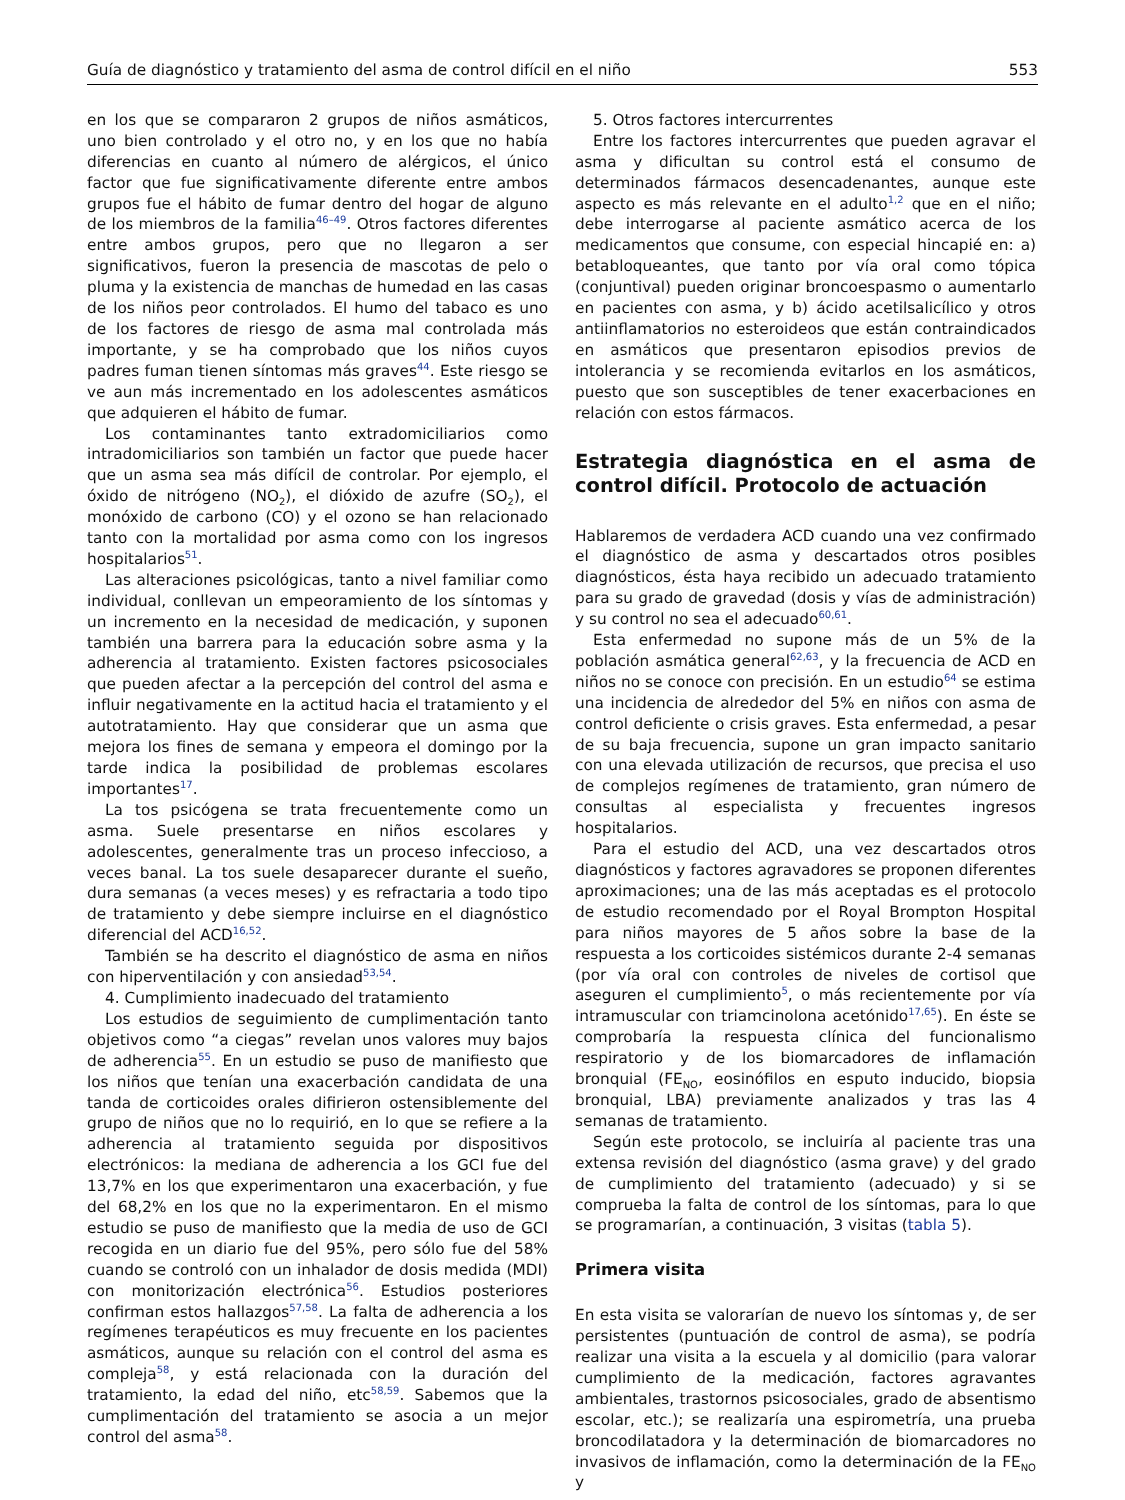Guía de diagnóstico y tratamiento del asma de control difícil en el niño 553
en los que se compararon 2 grupos de niños asmáticos, uno bien controlado y el otro no, y en los que no había diferencias en cuanto al número de alérgicos, el único factor que fue significativamente diferente entre ambos grupos fue el hábito de fumar dentro del hogar de alguno de los miembros de la familia<sup>46–49</sup>. Otros factores diferentes entre ambos grupos, pero que no llegaron a ser significativos, fueron la presencia de mascotas de pelo o pluma y la existencia de manchas de humedad en las casas de los niños peor controlados. El humo del tabaco es uno de los factores de riesgo de asma mal controlada más importante, y se ha comprobado que los niños cuyos padres fuman tienen síntomas más graves<sup>44</sup>. Este riesgo se ve aun más incrementado en los adolescentes asmáticos que adquieren el hábito de fumar.
Los contaminantes tanto extradomiciliarios como intradomiciliarios son también un factor que puede hacer que un asma sea más difícil de controlar. Por ejemplo, el óxido de nitrógeno (NO<sub>2</sub>), el dióxido de azufre (SO<sub>2</sub>), el monóxido de carbono (CO) y el ozono se han relacionado tanto con la mortalidad por asma como con los ingresos hospitalarios<sup>51</sup>.
Las alteraciones psicológicas, tanto a nivel familiar como individual, conllevan un empeoramiento de los síntomas y un incremento en la necesidad de medicación, y suponen también una barrera para la educación sobre asma y la adherencia al tratamiento. Existen factores psicosociales que pueden afectar a la percepción del control del asma e influir negativamente en la actitud hacia el tratamiento y el autotratamiento. Hay que considerar que un asma que mejora los fines de semana y empeora el domingo por la tarde indica la posibilidad de problemas escolares importantes<sup>17</sup>.
La tos psicógena se trata frecuentemente como un asma. Suele presentarse en niños escolares y adolescentes, generalmente tras un proceso infeccioso, a veces banal. La tos suele desaparecer durante el sueño, dura semanas (a veces meses) y es refractaria a todo tipo de tratamiento y debe siempre incluirse en el diagnóstico diferencial del ACD<sup>16,52</sup>.
También se ha descrito el diagnóstico de asma en niños con hiperventilación y con ansiedad<sup>53,54</sup>.
4. Cumplimiento inadecuado del tratamiento
Los estudios de seguimiento de cumplimentación tanto objetivos como “a ciegas” revelan unos valores muy bajos de adherencia<sup>55</sup>. En un estudio se puso de manifiesto que los niños que tenían una exacerbación candidata de una tanda de corticoides orales difirieron ostensiblemente del grupo de niños que no lo requirió, en lo que se refiere a la adherencia al tratamiento seguida por dispositivos electrónicos: la mediana de adherencia a los GCI fue del 13,7% en los que experimentaron una exacerbación, y fue del 68,2% en los que no la experimentaron. En el mismo estudio se puso de manifiesto que la media de uso de GCI recogida en un diario fue del 95%, pero sólo fue del 58% cuando se controló con un inhalador de dosis medida (MDI) con monitorización electrónica<sup>56</sup>. Estudios posteriores confirman estos hallazgos<sup>57,58</sup>. La falta de adherencia a los regímenes terapéuticos es muy frecuente en los pacientes asmáticos, aunque su relación con el control del asma es compleja<sup>58</sup>, y está relacionada con la duración del tratamiento, la edad del niño, etc<sup>58,59</sup>. Sabemos que la cumplimentación del tratamiento se asocia a un mejor control del asma<sup>58</sup>.
5. Otros factores intercurrentes
Entre los factores intercurrentes que pueden agravar el asma y dificultan su control está el consumo de determinados fármacos desencadenantes, aunque este aspecto es más relevante en el adulto<sup>1,2</sup> que en el niño; debe interrogarse al paciente asmático acerca de los medicamentos que consume, con especial hincapié en: a) betabloqueantes, que tanto por vía oral como tópica (conjuntival) pueden originar broncoespasmo o aumentarlo en pacientes con asma, y b) ácido acetilsalicílico y otros antiinflamatorios no esteroideos que están contraindicados en asmáticos que presentaron episodios previos de intolerancia y se recomienda evitarlos en los asmáticos, puesto que son susceptibles de tener exacerbaciones en relación con estos fármacos.
Estrategia diagnóstica en el asma de control difícil. Protocolo de actuación
Hablaremos de verdadera ACD cuando una vez confirmado el diagnóstico de asma y descartados otros posibles diagnósticos, ésta haya recibido un adecuado tratamiento para su grado de gravedad (dosis y vías de administración) y su control no sea el adecuado<sup>60,61</sup>.
Esta enfermedad no supone más de un 5% de la población asmática general<sup>62,63</sup>, y la frecuencia de ACD en niños no se conoce con precisión. En un estudio<sup>64</sup> se estima una incidencia de alrededor del 5% en niños con asma de control deficiente o crisis graves. Esta enfermedad, a pesar de su baja frecuencia, supone un gran impacto sanitario con una elevada utilización de recursos, que precisa el uso de complejos regímenes de tratamiento, gran número de consultas al especialista y frecuentes ingresos hospitalarios.
Para el estudio del ACD, una vez descartados otros diagnósticos y factores agravadores se proponen diferentes aproximaciones; una de las más aceptadas es el protocolo de estudio recomendado por el Royal Brompton Hospital para niños mayores de 5 años sobre la base de la respuesta a los corticoides sistémicos durante 2-4 semanas (por vía oral con controles de niveles de cortisol que aseguren el cumplimiento<sup>5</sup>, o más recientemente por vía intramuscular con triamcinolona acetónido<sup>17,65</sup>). En éste se comprobaría la respuesta clínica del funcionalismo respiratorio y de los biomarcadores de inflamación bronquial (FE<sub>NO</sub>, eosinófilos en esputo inducido, biopsia bronquial, LBA) previamente analizados y tras las 4 semanas de tratamiento.
Según este protocolo, se incluiría al paciente tras una extensa revisión del diagnóstico (asma grave) y del grado de cumplimiento del tratamiento (adecuado) y si se comprueba la falta de control de los síntomas, para lo que se programarían, a continuación, 3 visitas (tabla 5).
Primera visita
En esta visita se valorarían de nuevo los síntomas y, de ser persistentes (puntuación de control de asma), se podría realizar una visita a la escuela y al domicilio (para valorar cumplimiento de la medicación, factores agravantes ambientales, trastornos psicosociales, grado de absentismo escolar, etc.); se realizaría una espirometría, una prueba broncodilatadora y la determinación de biomarcadores no invasivos de inflamación, como la determinación de la FE<sub>NO</sub> y